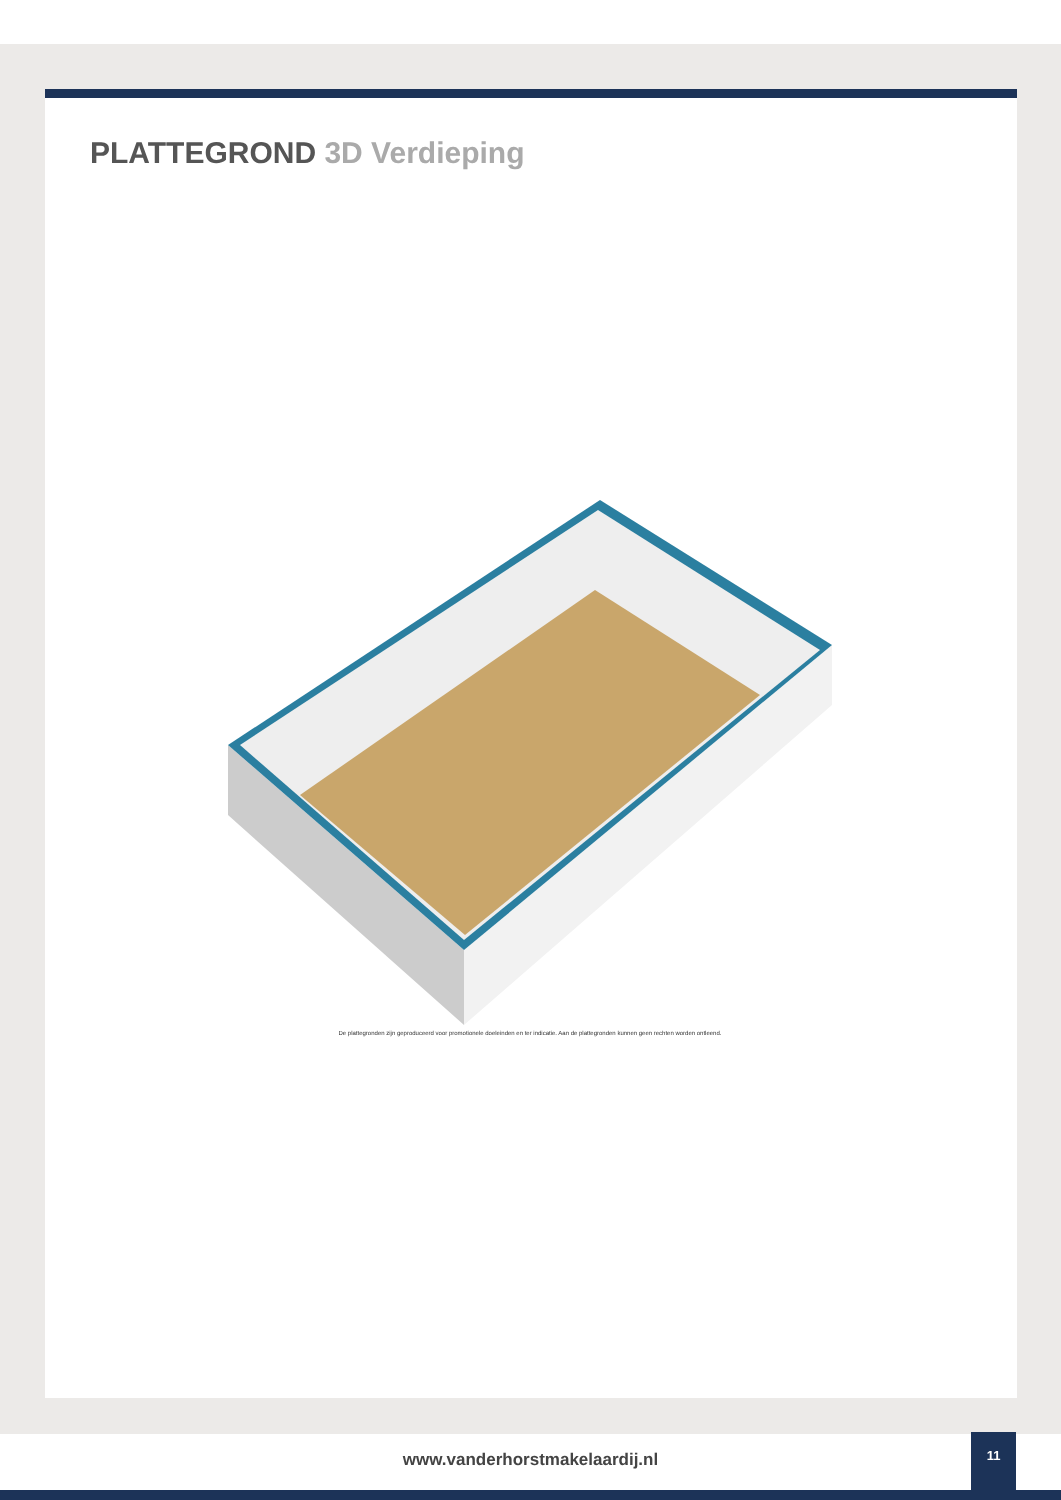PLATTEGROND 3D Verdieping
De plattegronden zijn geproduceerd voor promotionele doeleinden en ter indicatie. Aan de plattegronden kunnen geen rechten worden ontleend.
www.vanderhorstmakelaardij.nl
11